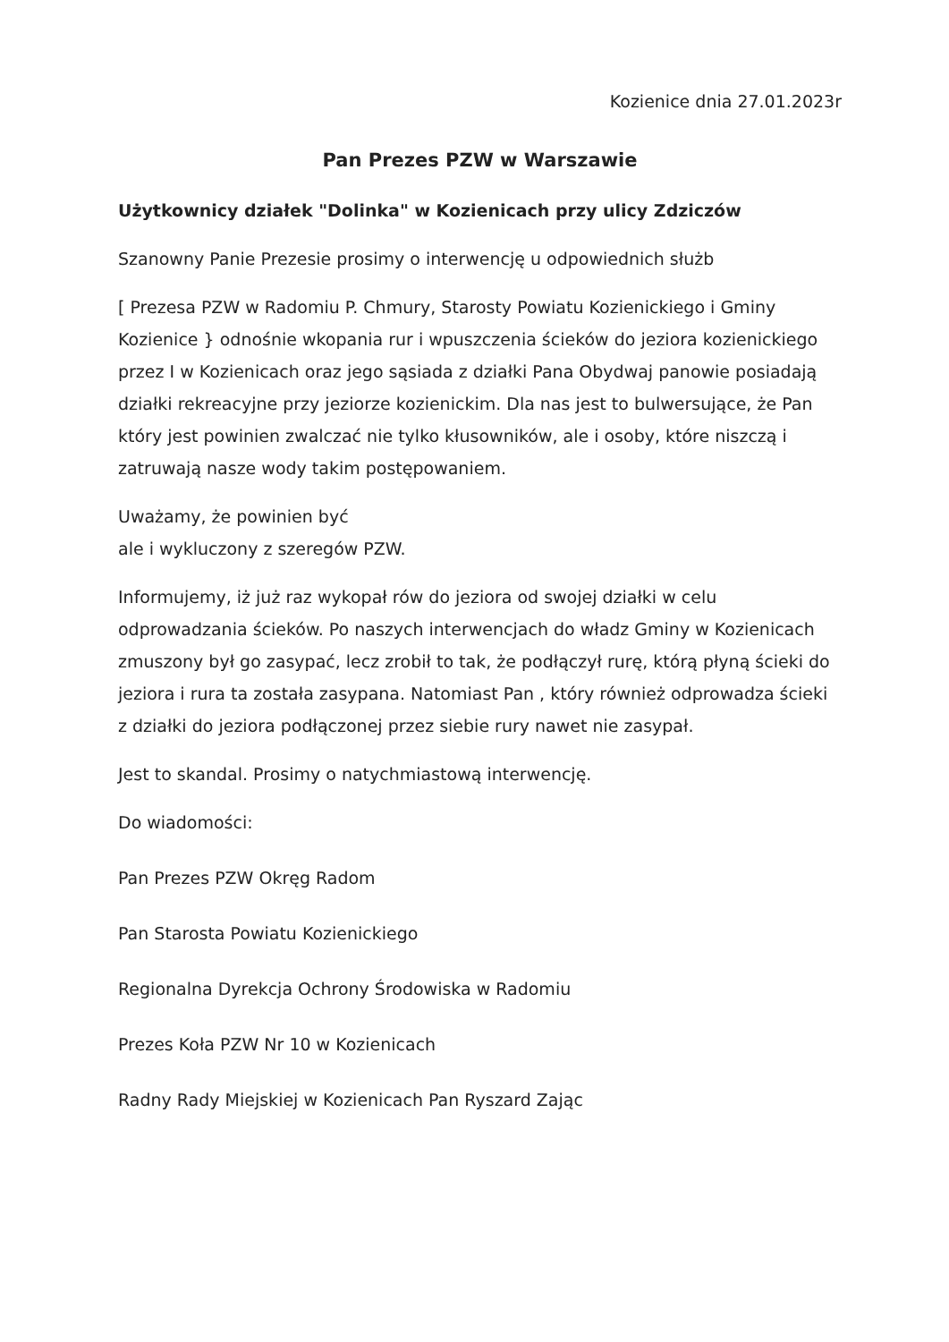Kozienice dnia 27.01.2023r
Pan Prezes PZW w Warszawie
Użytkownicy działek "Dolinka" w Kozienicach przy ulicy Zdziczów
Szanowny Panie Prezesie prosimy o interwencję u odpowiednich służb
[ Prezesa PZW w Radomiu P. Chmury, Starosty Powiatu Kozienickiego i Gminy Kozienice } odnośnie wkopania rur i wpuszczenia ścieków do jeziora kozienickiego przez I w Kozienicach oraz jego sąsiada z działki Pana Obydwaj panowie posiadają działki rekreacyjne przy jeziorze kozienickim. Dla nas jest to bulwersujące, że Pan który jest powinien zwalczać nie tylko kłusowników, ale i osoby, które niszczą i zatruwają nasze wody takim postępowaniem.
Uważamy, że powinien być
ale i wykluczony z szeregów PZW.
Informujemy, iż już raz wykopał rów do jeziora od swojej działki w celu odprowadzania ścieków. Po naszych interwencjach do władz Gminy w Kozienicach zmuszony był go zasypać, lecz zrobił to tak, że podłączył rurę, którą płyną ścieki do jeziora i rura ta została zasypana. Natomiast Pan , który również odprowadza ścieki z działki do jeziora podłączonej przez siebie rury nawet nie zasypał.
Jest to skandal. Prosimy o natychmiastową interwencję.
Do wiadomości:
Pan Prezes PZW Okręg Radom
Pan Starosta Powiatu Kozienickiego
Regionalna Dyrekcja Ochrony Środowiska w Radomiu
Prezes Koła PZW Nr 10 w Kozienicach
Radny Rady Miejskiej w Kozienicach Pan Ryszard Zając